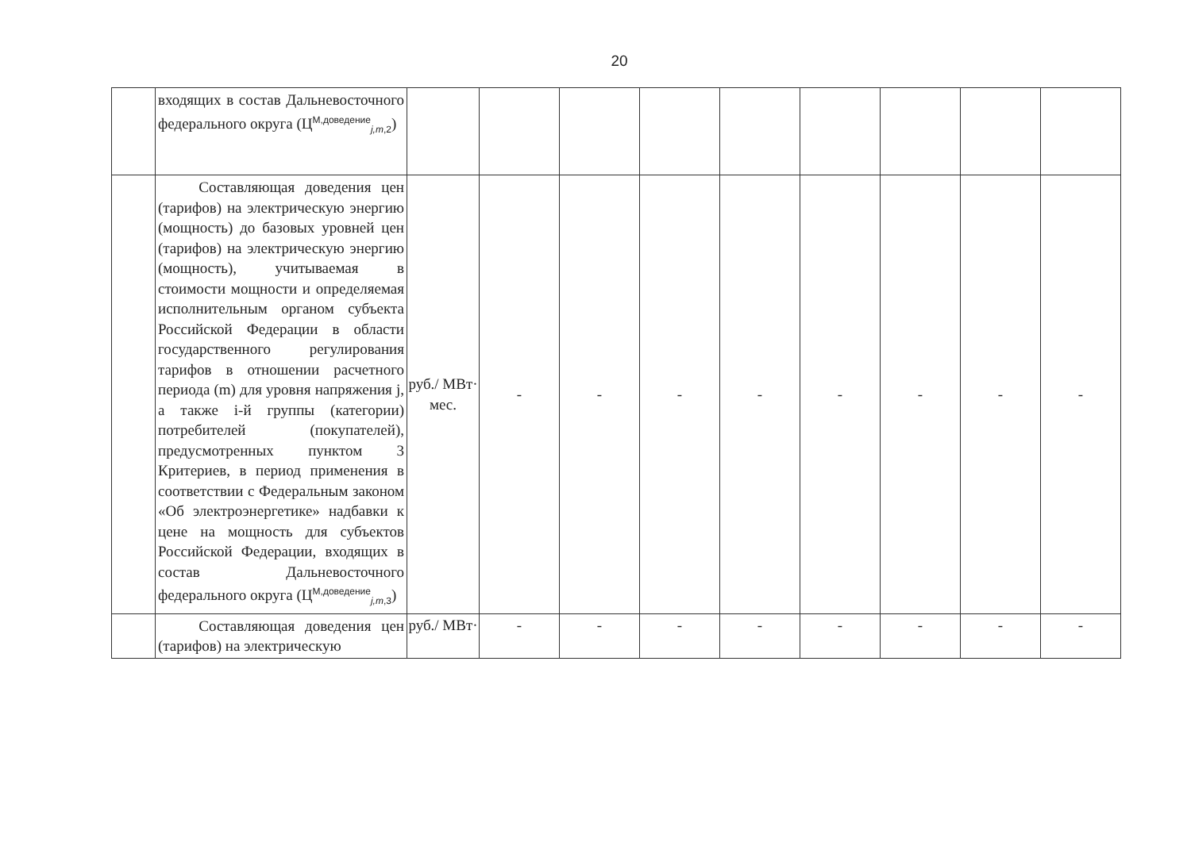20
| | входящих в состав Дальневосточного федерального округа (Ц<sup>М,доведение</sup><sub>j,m,2</sub>) | | | | | | | | | |
| | Составляющая доведения цен (тарифов) на электрическую энергию (мощность) до базовых уровней цен (тарифов) на электрическую энергию (мощность), учитываемая в стоимости мощности и определяемая исполнительным органом субъекта Российской Федерации в области государственного регулирования тарифов в отношении расчетного периода (m) для уровня напряжения j, а также i-й группы (категории) потребителей (покупателей), предусмотренных пунктом 3 Критериев, в период применения в соответствии с Федеральным законом «Об электроэнергетике» надбавки к цене на мощность для субъектов Российской Федерации, входящих в состав Дальневосточного федерального округа (Ц<sup>М,доведение</sup><sub>j,m,3</sub>) | руб./ МВт· мес. | - | - | - | - | - | - | - | - |
| | Составляющая доведения цен (тарифов) на электрическую | руб./ МВт· | - | - | - | - | - | - | - | - |